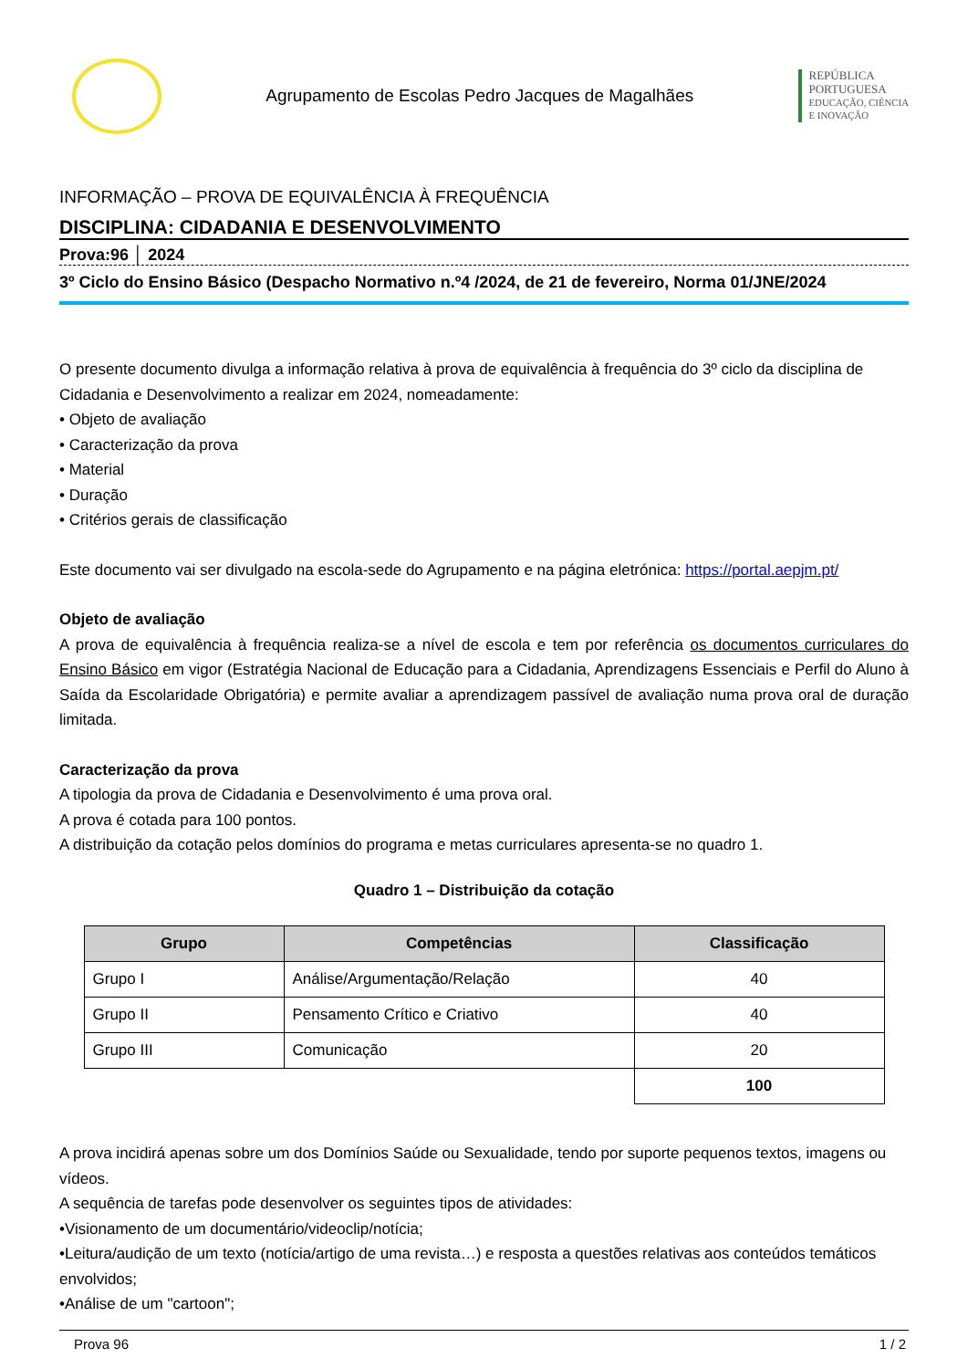Agrupamento de Escolas Pedro Jacques de Magalhães
REPÚBLICA
PORTUGUESA
EDUCAÇÃO, CIÊNCIA
E INOVAÇÃO
INFORMAÇÃO – PROVA DE EQUIVALÊNCIA À FREQUÊNCIA
DISCIPLINA: CIDADANIA E DESENVOLVIMENTO
Prova:96 │ 2024
3º Ciclo do Ensino Básico (Despacho Normativo n.º4 /2024, de 21 de fevereiro, Norma 01/JNE/2024
O presente documento divulga a informação relativa à prova de equivalência à frequência do 3º ciclo da disciplina de Cidadania e Desenvolvimento a realizar em 2024, nomeadamente:
• Objeto de avaliação
• Caracterização da prova
• Material
• Duração
• Critérios gerais de classificação
Este documento vai ser divulgado na escola-sede do Agrupamento e na página eletrónica: https://portal.aepjm.pt/
Objeto de avaliação
A prova de equivalência à frequência realiza-se a nível de escola e tem por referência os documentos curriculares do Ensino Básico em vigor (Estratégia Nacional de Educação para a Cidadania, Aprendizagens Essenciais e Perfil do Aluno à Saída da Escolaridade Obrigatória) e permite avaliar a aprendizagem passível de avaliação numa prova oral de duração limitada.
Caracterização da prova
A tipologia da prova de Cidadania e Desenvolvimento é uma prova oral.
A prova é cotada para 100 pontos.
A distribuição da cotação pelos domínios do programa e metas curriculares apresenta-se no quadro 1.
Quadro 1 – Distribuição da cotação
| Grupo | Competências | Classificação |
| --- | --- | --- |
| Grupo I | Análise/Argumentação/Relação | 40 |
| Grupo II | Pensamento Crítico e Criativo | 40 |
| Grupo III | Comunicação | 20 |
| | | 100 |
A prova incidirá apenas sobre um dos Domínios Saúde ou Sexualidade, tendo por suporte pequenos textos, imagens ou vídeos.
A sequência de tarefas pode desenvolver os seguintes tipos de atividades:
•Visionamento de um documentário/videoclip/notícia;
•Leitura/audição de um texto (notícia/artigo de uma revista…) e resposta a questões relativas aos conteúdos temáticos envolvidos;
•Análise de um "cartoon";
Prova 96 1 / 2